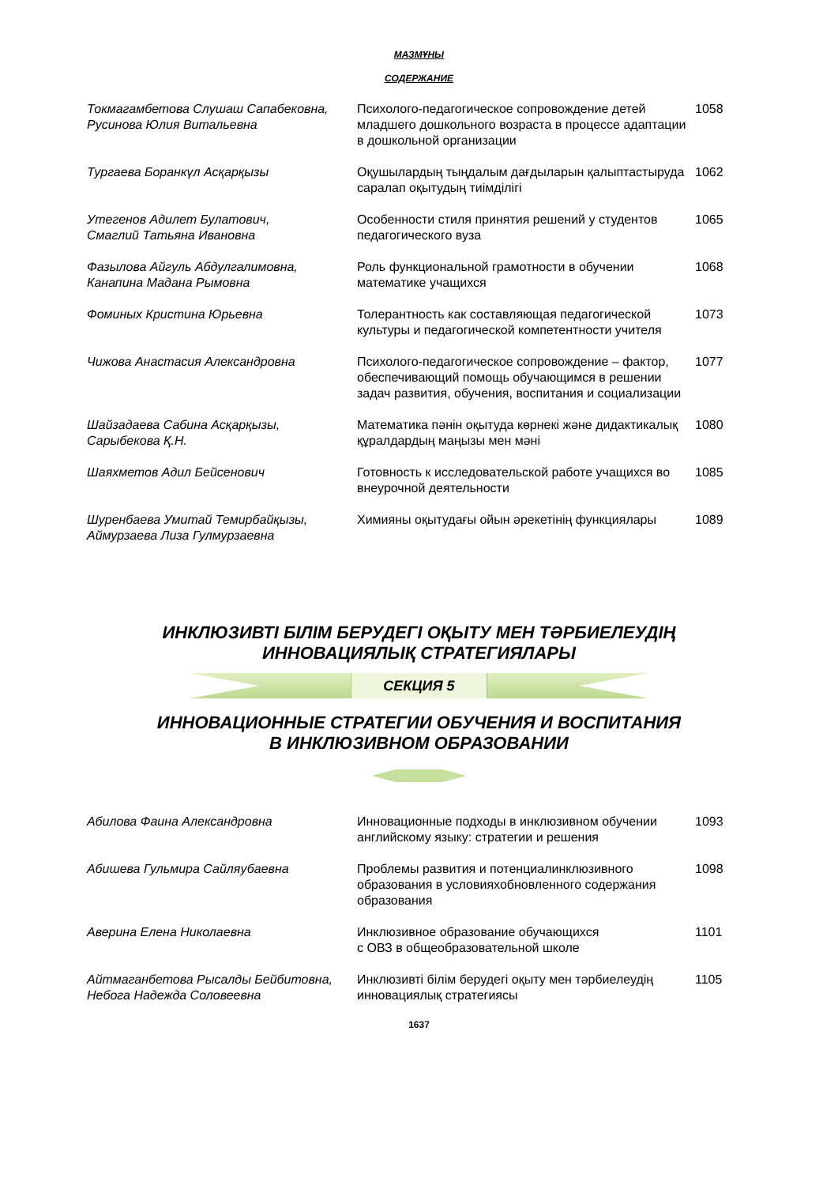МАЗМҰНЫ
СОДЕРЖАНИЕ
| Токмагамбетова Слушаш Сапабековна, Русинова Юлия Витальевна | Психолого-педагогическое сопровождение детей младшего дошкольного возраста в процессе адаптации в дошкольной организации | 1058 |
| Тургаева Боранкүл Асқарқызы | Оқушылардың тыңдалым дағдыларын қалыптастыруда саралап оқытудың тиімділігі | 1062 |
| Утегенов Адилет Булатович, Смаглий Татьяна Ивановна | Особенности стиля принятия решений у студентов педагогического вуза | 1065 |
| Фазылова Айгуль Абдулгалимовна, Канапина Мадана Рымовна | Роль функциональной грамотности в обучении математике учащихся | 1068 |
| Фоминых Кристина Юрьевна | Толерантность как составляющая педагогической культуры и педагогической компетентности учителя | 1073 |
| Чижова Анастасия Александровна | Психолого-педагогическое сопровождение – фактор, обеспечивающий помощь обучающимся в решении задач развития, обучения, воспитания и социализации | 1077 |
| Шайзадаева Сабина Асқарқызы, Сарыбекова Қ.Н. | Математика пәнін оқытуда көрнекі және дидактикалық құралдардың маңызы мен мәні | 1080 |
| Шаяхметов Адил Бейсенович | Готовность к исследовательской работе учащихся во внеурочной деятельности | 1085 |
| Шуренбаева Умитай Темирбайқызы, Аймурзаева Лиза Гулмурзаевна | Химияны оқытудағы ойын әрекетінің функциялары | 1089 |
ИНКЛЮЗИВТІ БІЛІМ БЕРУДЕГІ ОҚЫТУ МЕН ТӘРБИЕЛЕУДІҢ
ИННОВАЦИЯЛЫҚ СТРАТЕГИЯЛАРЫ
СЕКЦИЯ 5
ИННОВАЦИОННЫЕ СТРАТЕГИИ ОБУЧЕНИЯ И ВОСПИТАНИЯ
В ИНКЛЮЗИВНОМ ОБРАЗОВАНИИ
| Абилова Фаина Александровна | Инновационные подходы в инклюзивном обучении английскому языку: стратегии и решения | 1093 |
| Абишева Гульмира Сайляубаевна | Проблемы развития и потенциалинклюзивного образования в условияхобновленного содержания образования | 1098 |
| Аверина Елена Николаевна | Инклюзивное образование обучающихся с ОВЗ в общеобразовательной школе | 1101 |
| Айтмаганбетова Рысалды Бейбитовна, Небога Надежда Соловеевна | Инклюзивті білім берудегі оқыту мен тәрбиелеудің инновациялық стратегиясы | 1105 |
1637